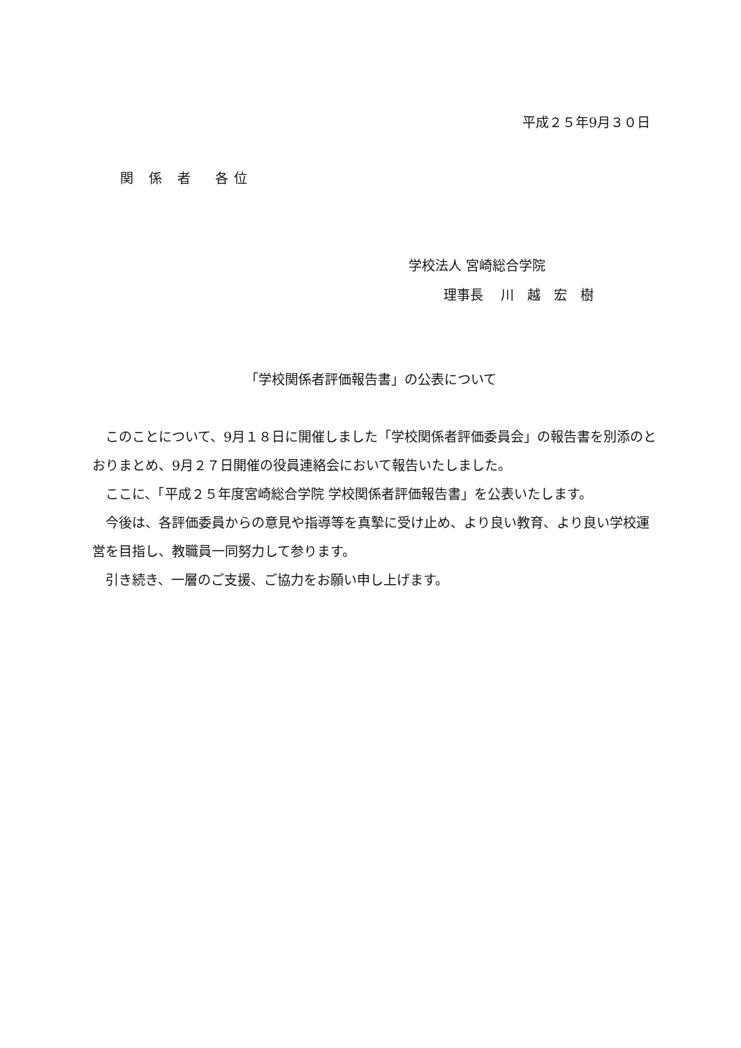平成２５年9月３０日
関 係 者　各位
学校法人 宮崎総合学院
理事長　 川　越　宏　樹
「学校関係者評価報告書」の公表について
　このことについて、9月１８日に開催しました「学校関係者評価委員会」の報告書を別添のとおりまとめ、9月２７日開催の役員連絡会において報告いたしました。
　ここに、「平成２５年度宮崎総合学院 学校関係者評価報告書」を公表いたします。
　今後は、各評価委員からの意見や指導等を真摯に受け止め、より良い教育、より良い学校運営を目指し、教職員一同努力して参ります。
　引き続き、一層のご支援、ご協力をお願い申し上げます。